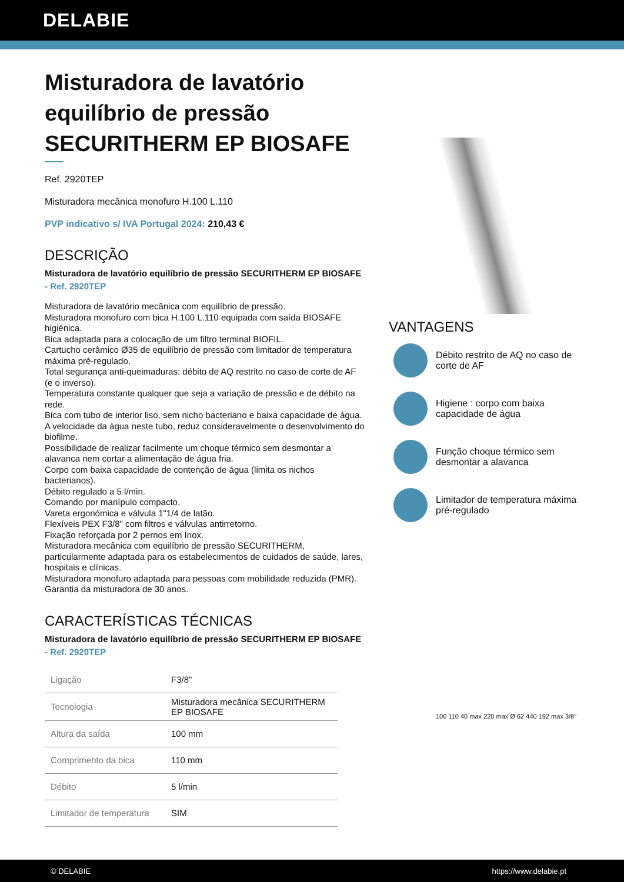DELABIE
Misturadora de lavatório equilíbrio de pressão SECURITHERM EP BIOSAFE
Ref. 2920TEP
Misturadora mecânica monofuro H.100 L.110
PVP indicativo s/ IVA Portugal 2024: 210,43 €
DESCRIÇÃO
Misturadora de lavatório equilíbrio de pressão SECURITHERM EP BIOSAFE - Ref. 2920TEP
Misturadora de lavatório mecânica com equilíbrio de pressão.
Misturadora monofuro com bica H.100 L.110 equipada com saída BIOSAFE higiénica.
Bica adaptada para a colocação de um filtro terminal BIOFIL.
Cartucho cerâmico Ø35 de equilíbrio de pressão com limitador de temperatura máxima pré-regulado.
Total segurança anti-queimaduras: débito de AQ restrito no caso de corte de AF (e o inverso).
Temperatura constante qualquer que seja a variação de pressão e de débito na rede.
Bica com tubo de interior liso, sem nicho bacteriano e baixa capacidade de água.
A velocidade da água neste tubo, reduz consideravelmente o desenvolvimento do biofilme.
Possibilidade de realizar facilmente um choque térmico sem desmontar a alavanca nem cortar a alimentação de água fria.
Corpo com baixa capacidade de contenção de água (limita os nichos bacterianos).
Débito regulado a 5 l/min.
Comando por manípulo compacto.
Vareta ergonómica e válvula 1"1/4 de latão.
Flexíveis PEX F3/8" com filtros e válvulas antirretorno.
Fixação reforçada por 2 pernos em Inox.
Misturadora mecânica com equilíbrio de pressão SECURITHERM, particularmente adaptada para os estabelecimentos de cuidados de saúde, lares, hospitais e clínicas.
Misturadora monofuro adaptada para pessoas com mobilidade reduzida (PMR).
Garantia da misturadora de 30 anos.
CARACTERÍSTICAS TÉCNICAS
Misturadora de lavatório equilíbrio de pressão SECURITHERM EP BIOSAFE - Ref. 2920TEP
| Ligação | F3/8" |
| Tecnologia | Misturadora mecânica SECURITHERM EP BIOSAFE |
| Altura da saída | 100 mm |
| Comprimento da bica | 110 mm |
| Débito | 5 l/min |
| Limitador de temperatura | SIM |
VANTAGENS
Débito restrito de AQ no caso de corte de AF
Higiene : corpo com baixa capacidade de água
Função choque térmico sem desmontar a alavanca
Limitador de temperatura máxima pré-regulado
100 110 40 max 220 max Ø 62 440 192 max 3/8"
© DELABIE https://www.delabie.pt